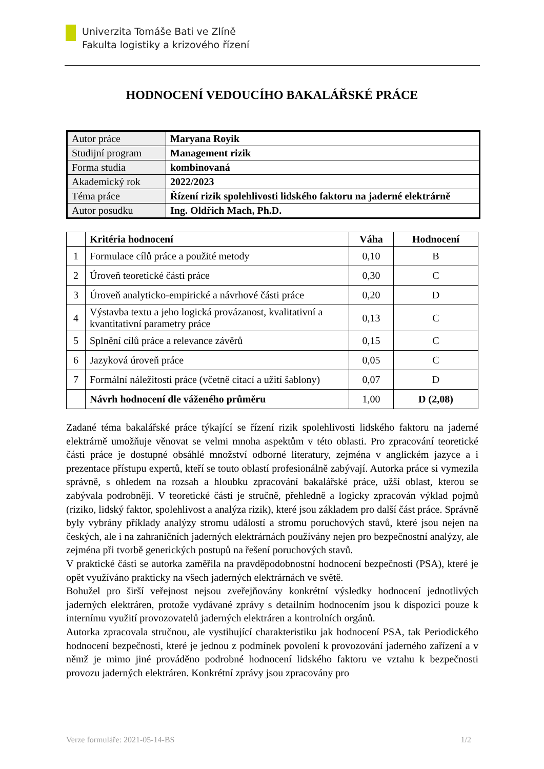Univerzita Tomáše Bati ve Zlíně
Fakulta logistiky a krizového řízení
HODNOCENÍ VEDOUCÍHO BAKALÁŘSKÉ PRÁCE
| Autor práce | Maryana Royik |
| Studijní program | Management rizik |
| Forma studia | kombinovaná |
| Akademický rok | 2022/2023 |
| Téma práce | Řízení rizik spolehlivosti lidského faktoru na jaderné elektrárně |
| Autor posudku | Ing. Oldřich Mach, Ph.D. |
| | Kritéria hodnocení | Váha | Hodnocení |
| --- | --- | --- | --- |
| 1 | Formulace cílů práce a použité metody | 0,10 | B |
| 2 | Úroveň teoretické části práce | 0,30 | C |
| 3 | Úroveň analyticko-empirické a návrhové části práce | 0,20 | D |
| 4 | Výstavba textu a jeho logická provázanost, kvalitativní a kvantitativní parametry práce | 0,13 | C |
| 5 | Splnění cílů práce a relevance závěrů | 0,15 | C |
| 6 | Jazyková úroveň práce | 0,05 | C |
| 7 | Formální náležitosti práce (včetně citací a užití šablony) | 0,07 | D |
| | Návrh hodnocení dle váženého průměru | 1,00 | D (2,08) |
Zadané téma bakalářské práce týkající se řízení rizik spolehlivosti lidského faktoru na jaderné elektrárně umožňuje věnovat se velmi mnoha aspektům v této oblasti. Pro zpracování teoretické části práce je dostupné obsáhlé množství odborné literatury, zejména v anglickém jazyce a i prezentace přístupu expertů, kteří se touto oblastí profesionálně zabývají. Autorka práce si vymezila správně, s ohledem na rozsah a hloubku zpracování bakalářské práce, užší oblast, kterou se zabývala podrobněji. V teoretické části je stručně, přehledně a logicky zpracován výklad pojmů (riziko, lidský faktor, spolehlivost a analýza rizik), které jsou základem pro další část práce. Správně byly vybrány příklady analýzy stromu událostí a stromu poruchových stavů, které jsou nejen na českých, ale i na zahraničních jaderných elektrárnách používány nejen pro bezpečnostní analýzy, ale zejména při tvorbě generických postupů na řešení poruchových stavů.
V praktické části se autorka zaměřila na pravděpodobnostní hodnocení bezpečnosti (PSA), které je opět využíváno prakticky na všech jaderných elektrárnách ve světě.
Bohužel pro širší veřejnost nejsou zveřejňovány konkrétní výsledky hodnocení jednotlivých jaderných elektráren, protože vydávané zprávy s detailním hodnocením jsou k dispozici pouze k internímu využití provozovatelů jaderných elektráren a kontrolních orgánů.
Autorka zpracovala stručnou, ale vystihující charakteristiku jak hodnocení PSA, tak Periodického hodnocení bezpečnosti, které je jednou z podmínek povolení k provozování jaderného zařízení a v němž je mimo jiné prováděno podrobné hodnocení lidského faktoru ve vztahu k bezpečnosti provozu jaderných elektráren. Konkrétní zprávy jsou zpracovány pro
Verze formuláře: 2021-05-14-BS 1/2